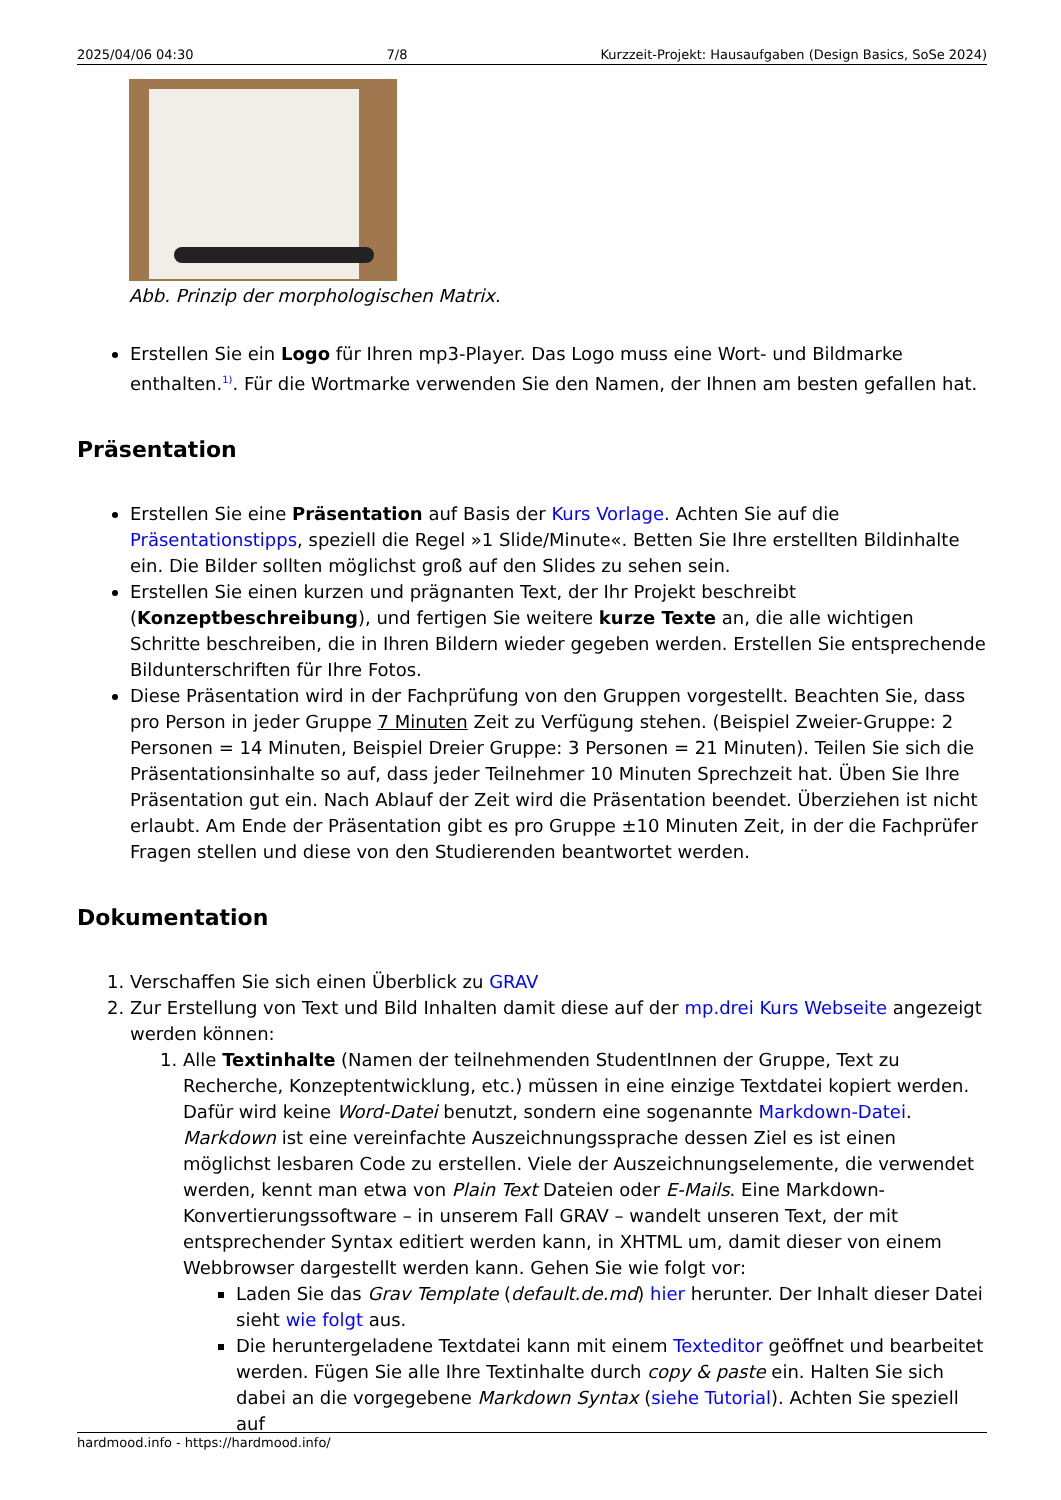2025/04/06 04:30 7/8 Kurzzeit-Projekt: Hausaufgaben (Design Basics, SoSe 2024)
Abb. Prinzip der morphologischen Matrix.
Erstellen Sie ein Logo für Ihren mp3-Player. Das Logo muss eine Wort- und Bildmarke enthalten.<sup>1)</sup>. Für die Wortmarke verwenden Sie den Namen, der Ihnen am besten gefallen hat.
Präsentation
Erstellen Sie eine Präsentation auf Basis der Kurs Vorlage. Achten Sie auf die Präsentationstipps, speziell die Regel »1 Slide/Minute«. Betten Sie Ihre erstellten Bildinhalte ein. Die Bilder sollten möglichst groß auf den Slides zu sehen sein.
Erstellen Sie einen kurzen und prägnanten Text, der Ihr Projekt beschreibt (Konzeptbeschreibung), und fertigen Sie weitere kurze Texte an, die alle wichtigen Schritte beschreiben, die in Ihren Bildern wieder gegeben werden. Erstellen Sie entsprechende Bildunterschriften für Ihre Fotos.
Diese Präsentation wird in der Fachprüfung von den Gruppen vorgestellt. Beachten Sie, dass pro Person in jeder Gruppe 7 Minuten Zeit zu Verfügung stehen. (Beispiel Zweier-Gruppe: 2 Personen = 14 Minuten, Beispiel Dreier Gruppe: 3 Personen = 21 Minuten). Teilen Sie sich die Präsentationsinhalte so auf, dass jeder Teilnehmer 10 Minuten Sprechzeit hat. Üben Sie Ihre Präsentation gut ein. Nach Ablauf der Zeit wird die Präsentation beendet. Überziehen ist nicht erlaubt. Am Ende der Präsentation gibt es pro Gruppe ±10 Minuten Zeit, in der die Fachprüfer Fragen stellen und diese von den Studierenden beantwortet werden.
Dokumentation
1. Verschaffen Sie sich einen Überblick zu GRAV
2. Zur Erstellung von Text und Bild Inhalten damit diese auf der mp.drei Kurs Webseite angezeigt werden können:
1. Alle Textinhalte (Namen der teilnehmenden StudentInnen der Gruppe, Text zu Recherche, Konzeptentwicklung, etc.) müssen in eine einzige Textdatei kopiert werden. Dafür wird keine Word-Datei benutzt, sondern eine sogenannte Markdown-Datei. Markdown ist eine vereinfachte Auszeichnungssprache dessen Ziel es ist einen möglichst lesbaren Code zu erstellen. Viele der Auszeichnungselemente, die verwendet werden, kennt man etwa von Plain Text Dateien oder E-Mails. Eine Markdown-Konvertierungssoftware – in unserem Fall GRAV – wandelt unseren Text, der mit entsprechender Syntax editiert werden kann, in XHTML um, damit dieser von einem Webbrowser dargestellt werden kann. Gehen Sie wie folgt vor:
Laden Sie das Grav Template (default.de.md) hier herunter. Der Inhalt dieser Datei sieht wie folgt aus.
Die heruntergeladene Textdatei kann mit einem Texteditor geöffnet und bearbeitet werden. Fügen Sie alle Ihre Textinhalte durch copy & paste ein. Halten Sie sich dabei an die vorgegebene Markdown Syntax (siehe Tutorial). Achten Sie speziell auf
hardmood.info - https://hardmood.info/